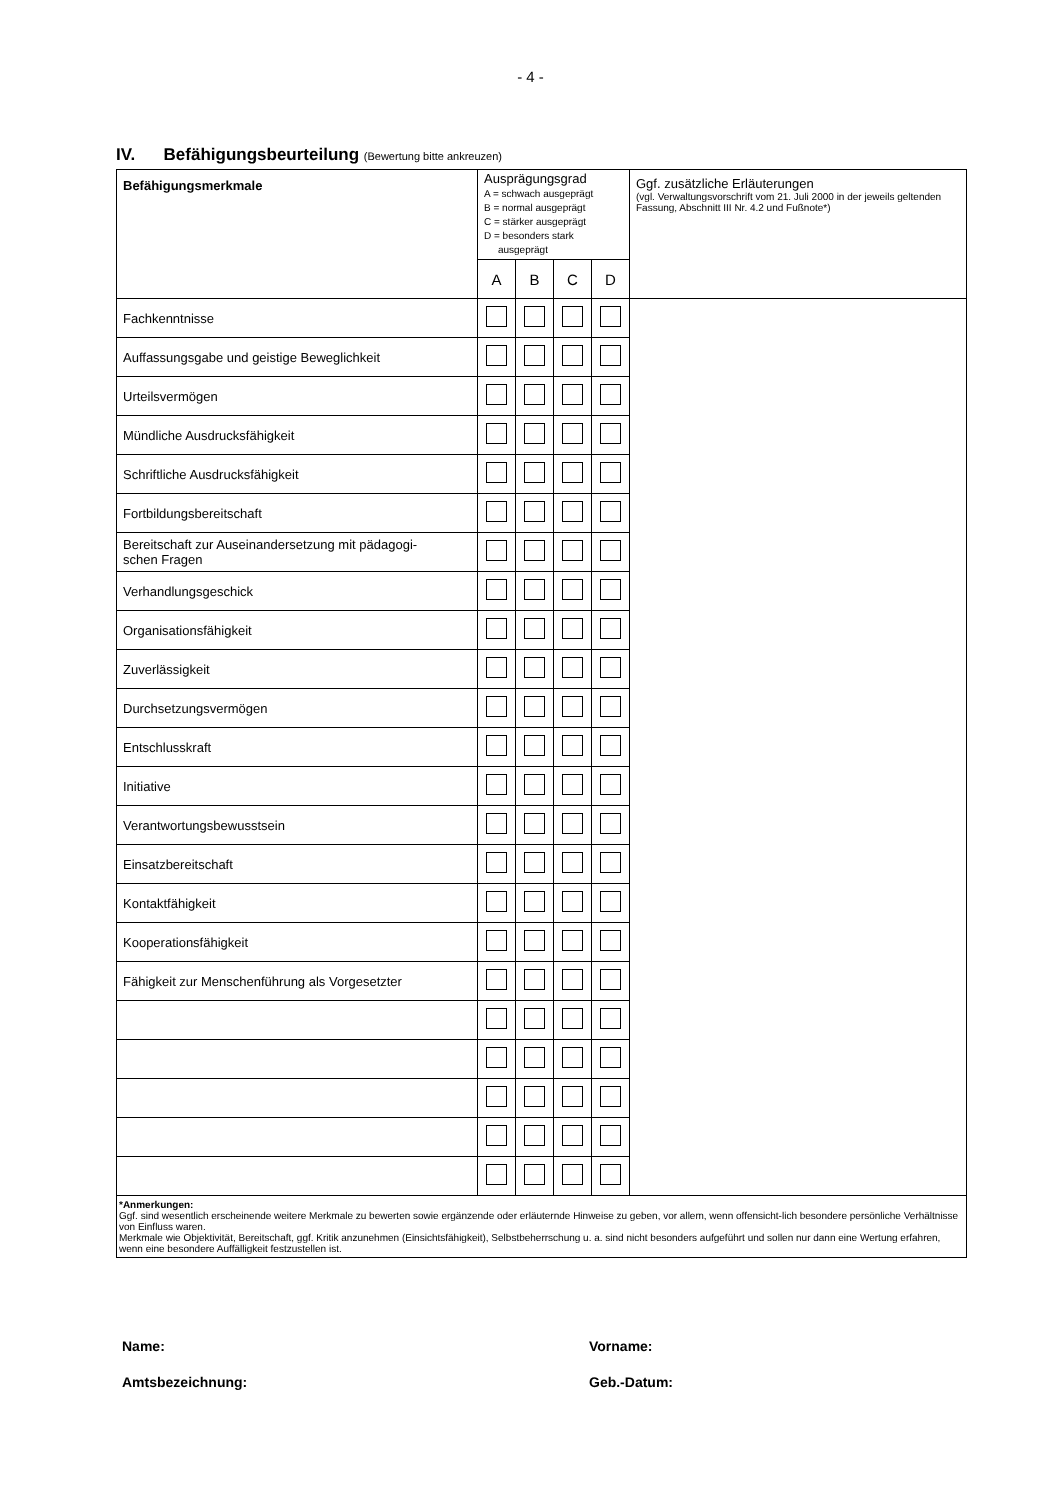- 4 -
IV. Befähigungsbeurteilung (Bewertung bitte ankreuzen)
| Befähigungsmerkmale | Ausprägungsgrad A = schwach ausgeprägt B = normal ausgeprägt C = stärker ausgeprägt D = besonders stark ausgeprägt | | | | Ggf. zusätzliche Erläuterungen (vgl. Verwaltungsvorschrift vom 21. Juli 2000 in der jeweils geltenden Fassung, Abschnitt III Nr. 4.2 und Fußnote*) |
| | A | B | C | D | |
| Fachkenntnisse | | | | | |
| Auffassungsgabe und geistige Beweglichkeit | | | | | |
| Urteilsvermögen | | | | | |
| Mündliche Ausdrucksfähigkeit | | | | | |
| Schriftliche Ausdrucksfähigkeit | | | | | |
| Fortbildungsbereitschaft | | | | | |
| Bereitschaft zur Auseinandersetzung mit pädagogi- schen Fragen | | | | | |
| Verhandlungsgeschick | | | | | |
| Organisationsfähigkeit | | | | | |
| Zuverlässigkeit | | | | | |
| Durchsetzungsvermögen | | | | | |
| Entschlusskraft | | | | | |
| Initiative | | | | | |
| Verantwortungsbewusstsein | | | | | |
| Einsatzbereitschaft | | | | | |
| Kontaktfähigkeit | | | | | |
| Kooperationsfähigkeit | | | | | |
| Fähigkeit zur Menschenführung als Vorgesetzter | | | | | |
| *Anmerkungen: Ggf. sind wesentlich erscheinende weitere Merkmale zu bewerten sowie ergänzende oder erläuternde Hinweise zu geben, vor allem, wenn offensicht-lich besondere persönliche Verhältnisse von Einfluss waren. Merkmale wie Objektivität, Bereitschaft, ggf. Kritik anzunehmen (Einsichtsfähigkeit), Selbstbeherrschung u. a. sind nicht besonders aufgeführt und sollen nur dann eine Wertung erfahren, wenn eine besondere Auffälligkeit festzustellen ist. | | | | | |
Name:
Vorname:
Amtsbezeichnung:
Geb.-Datum: